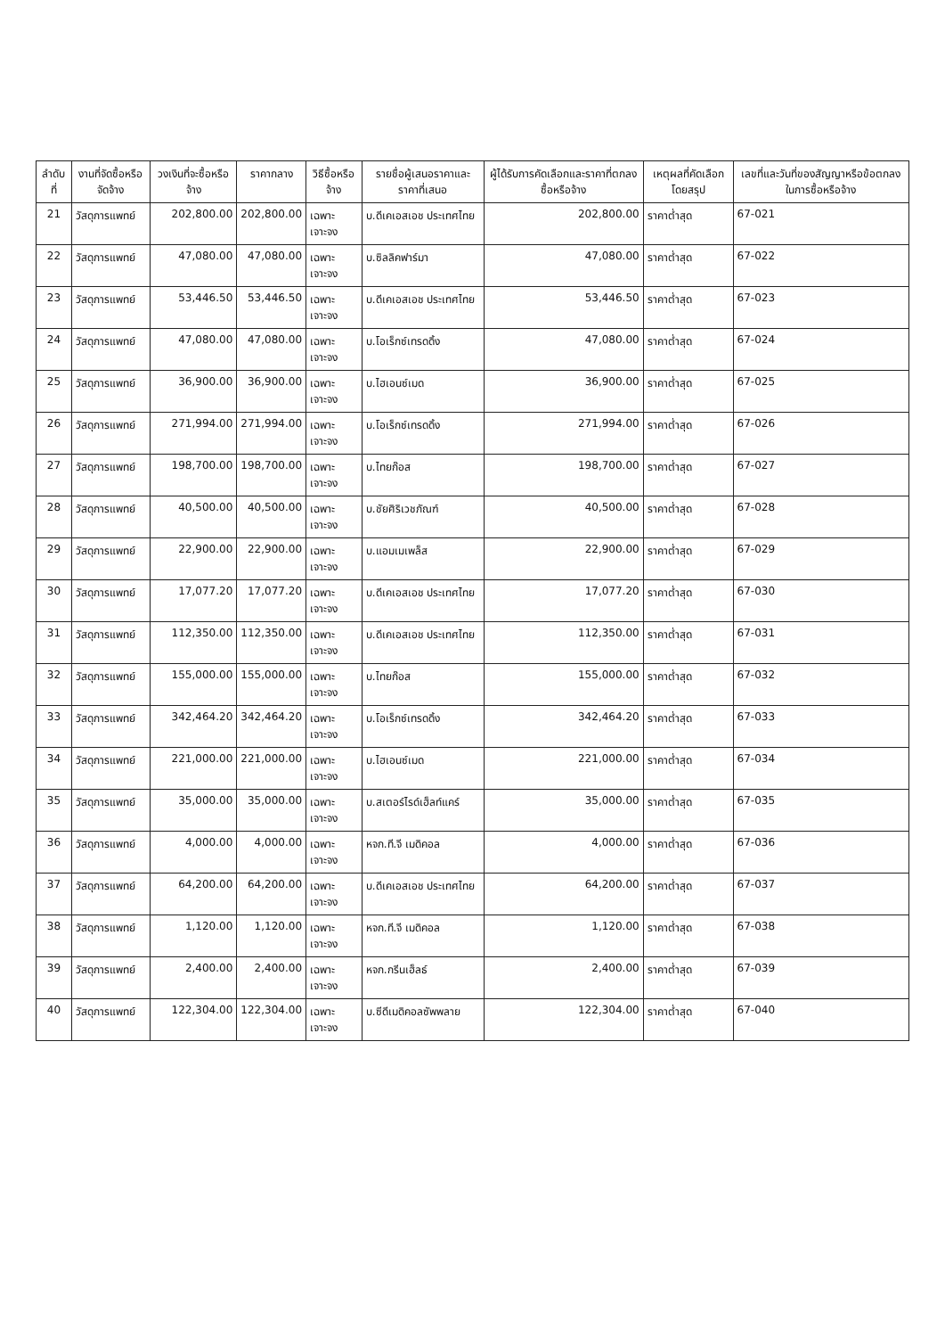| ลำดับที่ | งานที่จัดซื้อหรือจัดจ้าง | วงเงินที่จะซื้อหรือจ้าง | ราคากลาง | วิธีซื้อหรือจ้าง | รายชื่อผู้เสนอราคาและราคาที่เสนอ | ผู้ได้รับการคัดเลือกและราคาที่ตกลงซื้อหรือจ้าง | เหตุผลที่คัดเลือกโดยสรุป | เลขที่และวันที่ของสัญญาหรือข้อตกลงในการซื้อหรือจ้าง |
| --- | --- | --- | --- | --- | --- | --- | --- | --- |
| 21 | วัสดุการแพทย์ | 202,800.00 | 202,800.00 | เฉพาะเจาะจง | บ.ดีเคเอสเอช ประเทศไทย | 202,800.00 | ราคาต่ำสุด | 67-021 |
| 22 | วัสดุการแพทย์ | 47,080.00 | 47,080.00 | เฉพาะเจาะจง | บ.ซิลลิคฟาร์มา | 47,080.00 | ราคาต่ำสุด | 67-022 |
| 23 | วัสดุการแพทย์ | 53,446.50 | 53,446.50 | เฉพาะเจาะจง | บ.ดีเคเอสเอช ประเทศไทย | 53,446.50 | ราคาต่ำสุด | 67-023 |
| 24 | วัสดุการแพทย์ | 47,080.00 | 47,080.00 | เฉพาะเจาะจง | บ.โอเร็กซ์เทรดดิ้ง | 47,080.00 | ราคาต่ำสุด | 67-024 |
| 25 | วัสดุการแพทย์ | 36,900.00 | 36,900.00 | เฉพาะเจาะจง | บ.ไฮเอนซ์เมด | 36,900.00 | ราคาต่ำสุด | 67-025 |
| 26 | วัสดุการแพทย์ | 271,994.00 | 271,994.00 | เฉพาะเจาะจง | บ.โอเร็กซ์เทรดดิ้ง | 271,994.00 | ราคาต่ำสุด | 67-026 |
| 27 | วัสดุการแพทย์ | 198,700.00 | 198,700.00 | เฉพาะเจาะจง | บ.ไทยก๊อส | 198,700.00 | ราคาต่ำสุด | 67-027 |
| 28 | วัสดุการแพทย์ | 40,500.00 | 40,500.00 | เฉพาะเจาะจง | บ.ชัยศิริเวชภัณฑ์ | 40,500.00 | ราคาต่ำสุด | 67-028 |
| 29 | วัสดุการแพทย์ | 22,900.00 | 22,900.00 | เฉพาะเจาะจง | บ.แอมเมเพล็ส | 22,900.00 | ราคาต่ำสุด | 67-029 |
| 30 | วัสดุการแพทย์ | 17,077.20 | 17,077.20 | เฉพาะเจาะจง | บ.ดีเคเอสเอช ประเทศไทย | 17,077.20 | ราคาต่ำสุด | 67-030 |
| 31 | วัสดุการแพทย์ | 112,350.00 | 112,350.00 | เฉพาะเจาะจง | บ.ดีเคเอสเอช ประเทศไทย | 112,350.00 | ราคาต่ำสุด | 67-031 |
| 32 | วัสดุการแพทย์ | 155,000.00 | 155,000.00 | เฉพาะเจาะจง | บ.ไทยก๊อส | 155,000.00 | ราคาต่ำสุด | 67-032 |
| 33 | วัสดุการแพทย์ | 342,464.20 | 342,464.20 | เฉพาะเจาะจง | บ.โอเร็กซ์เทรดดิ้ง | 342,464.20 | ราคาต่ำสุด | 67-033 |
| 34 | วัสดุการแพทย์ | 221,000.00 | 221,000.00 | เฉพาะเจาะจง | บ.ไฮเอนซ์เมด | 221,000.00 | ราคาต่ำสุด | 67-034 |
| 35 | วัสดุการแพทย์ | 35,000.00 | 35,000.00 | เฉพาะเจาะจง | บ.สเตอร์ไรด์เฮ็ลท์แคร์ | 35,000.00 | ราคาต่ำสุด | 67-035 |
| 36 | วัสดุการแพทย์ | 4,000.00 | 4,000.00 | เฉพาะเจาะจง | หจก.ที.จี เมดิคอล | 4,000.00 | ราคาต่ำสุด | 67-036 |
| 37 | วัสดุการแพทย์ | 64,200.00 | 64,200.00 | เฉพาะเจาะจง | บ.ดีเคเอสเอช ประเทศไทย | 64,200.00 | ราคาต่ำสุด | 67-037 |
| 38 | วัสดุการแพทย์ | 1,120.00 | 1,120.00 | เฉพาะเจาะจง | หจก.ที.จี เมดิคอล | 1,120.00 | ราคาต่ำสุด | 67-038 |
| 39 | วัสดุการแพทย์ | 2,400.00 | 2,400.00 | เฉพาะเจาะจง | หจก.กรีนเฮ็ลธ์ | 2,400.00 | ราคาต่ำสุด | 67-039 |
| 40 | วัสดุการแพทย์ | 122,304.00 | 122,304.00 | เฉพาะเจาะจง | บ.ซีดีเมดิคอลซัพพลาย | 122,304.00 | ราคาต่ำสุด | 67-040 |